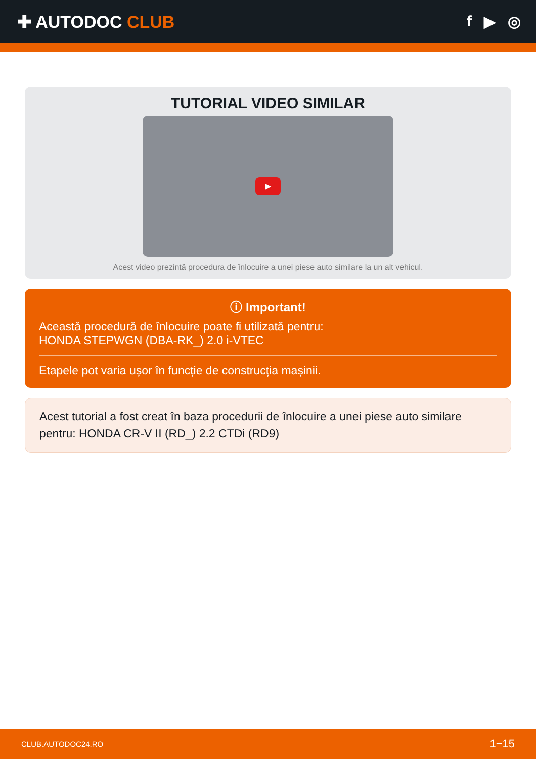✚ AUTODOC CLUB f ▶ ◎
TUTORIAL VIDEO SIMILAR
▶
Acest video prezintă procedura de înlocuire a unei piese auto similare la un alt vehicul.
ⓘ Important!
Această procedură de înlocuire poate fi utilizată pentru:
HONDA STEPWGN (DBA-RK_) 2.0 i-VTEC
Etapele pot varia ușor în funcție de construcția mașinii.
Acest tutorial a fost creat în baza procedurii de înlocuire a unei piese auto similare pentru: HONDA CR-V II (RD_) 2.2 CTDi (RD9)
CLUB.AUTODOC24.RO 1−15